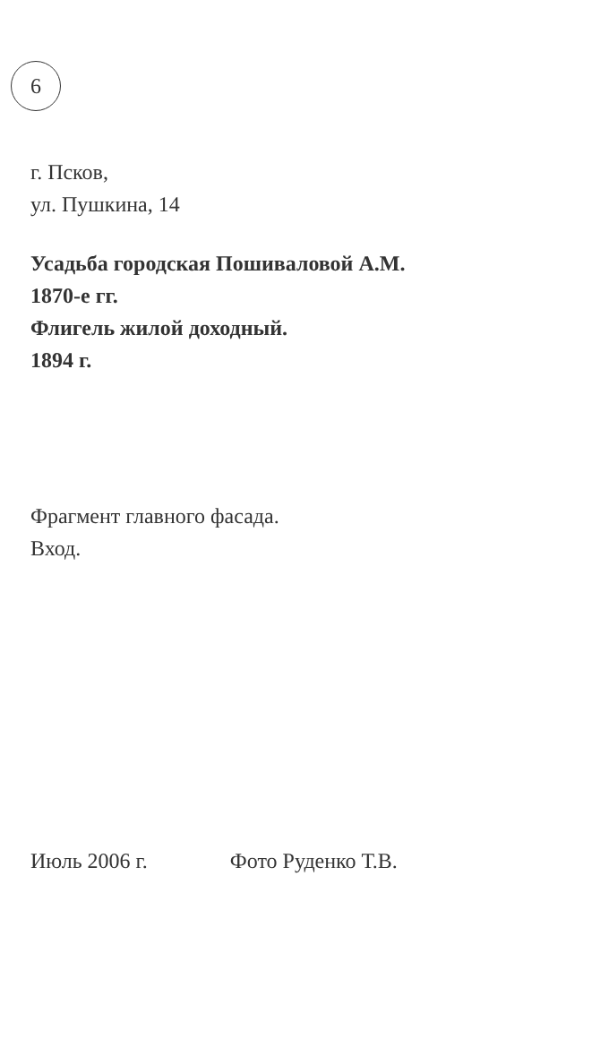6
г. Псков,
ул. Пушкина, 14
Усадьба городская Пошиваловой А.М.
1870-е гг.
Флигель жилой доходный.
1894 г.
Фрагмент главного фасада.
Вход.
Июль 2006 г. Фото Руденко Т.В.